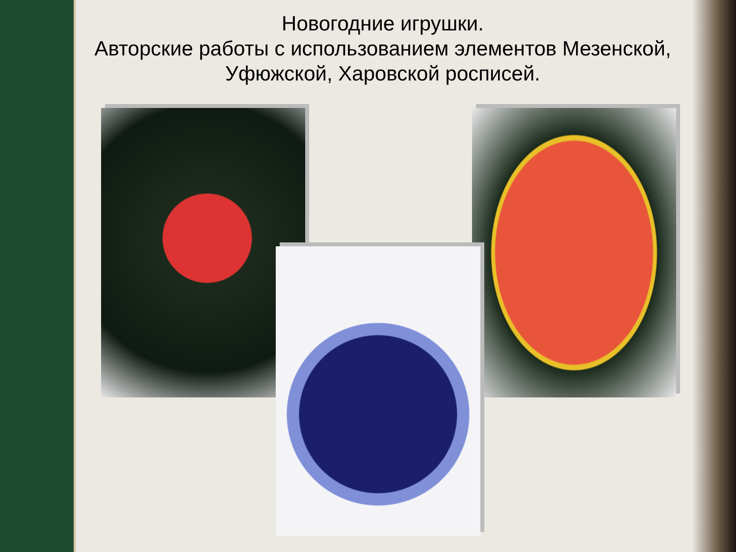Новогодние игрушки.
Авторские работы с использованием элементов Мезенской, Уфюжской, Харовской росписей.